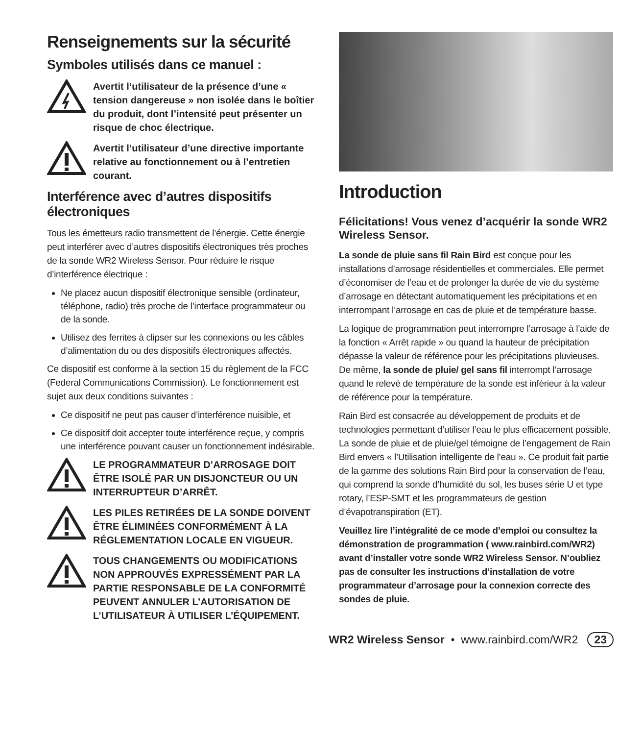Renseignements sur la sécurité
Symboles utilisés dans ce manuel :
Avertit l’utilisateur de la présence d’une « tension dangereuse » non isolée dans le boîtier du produit, dont l’intensité peut présenter un risque de choc électrique.
Avertit l’utilisateur d’une directive importante relative au fonctionnement ou à l’entretien courant.
Interférence avec d’autres dispositifs électroniques
Tous les émetteurs radio transmettent de l’énergie. Cette énergie peut interférer avec d’autres dispositifs électro­niques très proches de la sonde WR2 Wireless Sensor. Pour réduire le risque d’interférence électrique :
Ne placez aucun dispositif électronique sensible (ordinateur, téléphone, radio) très proche de l’interface programmateur ou de la sonde.
Utilisez des ferrites à clipser sur les connexions ou les câbles d’alimentation du ou des dispositifs électroniques affectés.
Ce dispositif est conforme à la section 15 du règlement de la FCC (Federal Communications Commission). Le fonctionnement est sujet aux deux conditions suivantes :
Ce dispositif ne peut pas causer d’interférence nuisible, et
Ce dispositif doit accepter toute interférence reçue, y compris une interférence pouvant causer un fonctionnement indésirable.
LE PROGRAMMATEUR D’ARROSAGE DOIT ÊTRE ISOLÉ PAR UN DISJONCTEUR OU UN INTERRUPTEUR D’ARRÊT.
LES PILES RETIRÉES DE LA SONDE DOIVENT ÊTRE ÉLIMINÉES CONFORMÉ­MENT À LA RÉGLEMENTATION LOCALE EN VIGUEUR.
TOUS CHANGEMENTS OU MODIFICA­TIONS NON APPROUVÉS EXPRESSÉ­MENT PAR LA PARTIE RESPONSABLE DE LA CONFORMITÉ PEUVENT ANNULER L’AUTORISATION DE L’UTILISATEUR À UTILISER L’ÉQUIPEMENT.
Introduction
Félicitations! Vous venez d’acquérir la sonde WR2 Wireless Sensor.
La sonde de pluie sans fil Rain Bird est conçue pour les installations d’arrosage résidentielles et commerciales. Elle permet d’économiser de l’eau et de prolonger la durée de vie du système d’arrosage en détectant automatiquement les précipitations et en interrompant l’arrosage en cas de pluie et de température basse.
La logique de programmation peut interrompre l’arrosage à l’aide de la fonction « Arrêt rapide » ou quand la hauteur de précipitation dépasse la valeur de référence pour les précipitations pluvieuses. De même, la sonde de pluie/ gel sans fil interrompt l’arrosage quand le relevé de température de la sonde est inférieur à la valeur de référence pour la température.
Rain Bird est consacrée au développement de produits et de technologies permettant d’utiliser l’eau le plus efficacement possible. La sonde de pluie et de pluie/gel témoigne de l’engagement de Rain Bird envers « l’Utilisation intelligente de l’eau ». Ce produit fait partie de la gamme des solutions Rain Bird pour la conservation de l’eau, qui comprend la sonde d’humidité du sol, les buses série U et type rotary, l’ESP-SMT et les programmateurs de gestion d’évapotranspiration (ET).
Veuillez lire l’intégralité de ce mode d’emploi ou consultez la démonstration de programmation ( www.rainbird.com/WR2) avant d’installer votre sonde WR2 Wireless Sensor. N’oubliez pas de consulter les instructions d’installation de votre programmateur d’arrosage pour la connexion correcte des sondes de pluie.
WR2 Wireless Sensor • www.rainbird.com/WR2 23